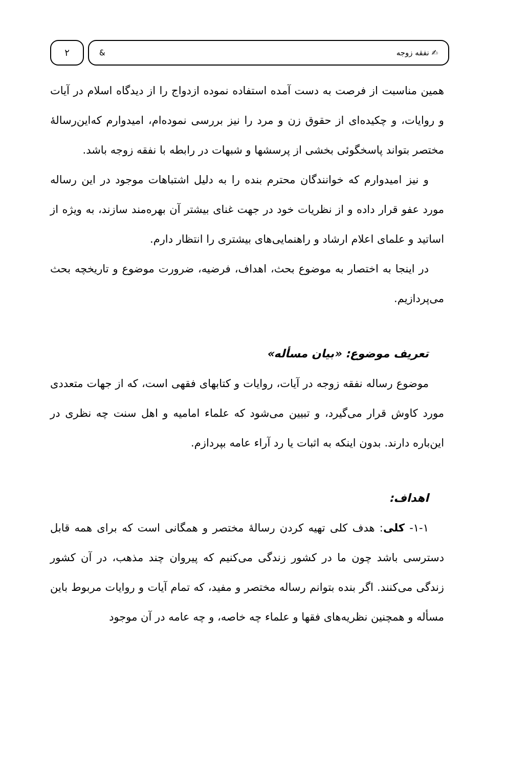۲
& ✍ نفقه زوجه
همین مناسبت از فرصت به دست آمده استفاده نموده ازدواج را از دیدگاه اسلام در آیات و روایات، و چکیده‌ای از حقوق زن و مرد را نیز بررسی نموده‌ام، امیدوارم که‌این‌رسالۀ مختصر بتواند پاسخگوئی بخشی از پرسشها و شبهات در رابطه با نفقه زوجه باشد.
و نیز امیدوارم که خوانندگان محترم بنده را به دلیل اشتباهات موجود در این رساله مورد عفو قرار داده و از نظریات خود در جهت غنای بیشتر آن بهره‌مند سازند، به ویژه از اساتید و علمای اعلام ارشاد و راهنمایی‌های بیشتری را انتظار دارم.
در اینجا به اختصار به موضوع بحث، اهداف، فرضیه، ضرورت موضوع و تاریخچه بحث می‌پردازیم.
تعریف موضوع: «بیان مسأله»
موضوع رساله نفقه زوجه در آیات، روایات و کتابهای فقهی است، که از جهات متعددی مورد کاوش قرار می‌گیرد، و تبیین می‌شود که علماء امامیه و اهل سنت چه نظری در این‌باره دارند. بدون اینکه به اثبات یا رد آراء عامه بپردازم.
اهداف:
۱-۱- کلی: هدف کلی تهیه کردن رسالۀ مختصر و همگانی است که برای همه قابل دسترسی باشد چون ما در کشور زندگی می‌کنیم که پیروان چند مذهب، در آن کشور زندگی می‌کنند. اگر بنده بتوانم رساله مختصر و مفید، که تمام آیات و روایات مربوط باین مسأله و همچنین نظریه‌های فقها و علماء چه خاصه، و چه عامه در آن موجود